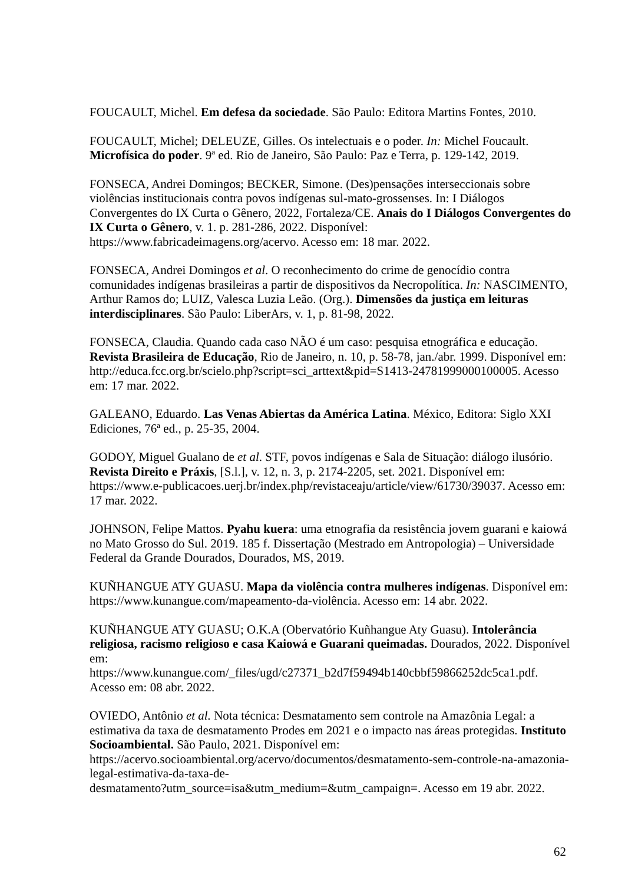FOUCAULT, Michel. Em defesa da sociedade. São Paulo: Editora Martins Fontes, 2010.
FOUCAULT, Michel; DELEUZE, Gilles. Os intelectuais e o poder. In: Michel Foucault. Microfísica do poder. 9ª ed. Rio de Janeiro, São Paulo: Paz e Terra, p. 129-142, 2019.
FONSECA, Andrei Domingos; BECKER, Simone. (Des)pensações interseccionais sobre violências institucionais contra povos indígenas sul-mato-grossenses. In: I Diálogos Convergentes do IX Curta o Gênero, 2022, Fortaleza/CE. Anais do I Diálogos Convergentes do IX Curta o Gênero, v. 1. p. 281-286, 2022. Disponível: https://www.fabricadeimagens.org/acervo. Acesso em: 18 mar. 2022.
FONSECA, Andrei Domingos et al. O reconhecimento do crime de genocídio contra comunidades indígenas brasileiras a partir de dispositivos da Necropolítica. In: NASCIMENTO, Arthur Ramos do; LUIZ, Valesca Luzia Leão. (Org.). Dimensões da justiça em leituras interdisciplinares. São Paulo: LiberArs, v. 1, p. 81-98, 2022.
FONSECA, Claudia. Quando cada caso NÃO é um caso: pesquisa etnográfica e educação. Revista Brasileira de Educação, Rio de Janeiro, n. 10, p. 58-78, jan./abr. 1999. Disponível em: http://educa.fcc.org.br/scielo.php?script=sci_arttext&pid=S1413-24781999000100005. Acesso em: 17 mar. 2022.
GALEANO, Eduardo. Las Venas Abiertas da América Latina. México, Editora: Siglo XXI Ediciones, 76ª ed., p. 25-35, 2004.
GODOY, Miguel Gualano de et al. STF, povos indígenas e Sala de Situação: diálogo ilusório. Revista Direito e Práxis, [S.l.], v. 12, n. 3, p. 2174-2205, set. 2021. Disponível em: https://www.e-publicacoes.uerj.br/index.php/revistaceaju/article/view/61730/39037. Acesso em: 17 mar. 2022.
JOHNSON, Felipe Mattos. Pyahu kuera: uma etnografia da resistência jovem guarani e kaiowá no Mato Grosso do Sul. 2019. 185 f. Dissertação (Mestrado em Antropologia) – Universidade Federal da Grande Dourados, Dourados, MS, 2019.
KUÑHANGUE ATY GUASU. Mapa da violência contra mulheres indígenas. Disponível em: https://www.kunangue.com/mapeamento-da-violência. Acesso em: 14 abr. 2022.
KUÑHANGUE ATY GUASU; O.K.A (Obervatório Kuñhangue Aty Guasu). Intolerância religiosa, racismo religioso e casa Kaiowá e Guarani queimadas. Dourados, 2022. Disponível em:
https://www.kunangue.com/_files/ugd/c27371_b2d7f59494b140cbbf59866252dc5ca1.pdf. Acesso em: 08 abr. 2022.
OVIEDO, Antônio et al. Nota técnica: Desmatamento sem controle na Amazônia Legal: a estimativa da taxa de desmatamento Prodes em 2021 e o impacto nas áreas protegidas. Instituto Socioambiental. São Paulo, 2021. Disponível em:
https://acervo.socioambiental.org/acervo/documentos/desmatamento-sem-controle-na-amazonia-legal-estimativa-da-taxa-de-
desmatamento?utm_source=isa&utm_medium=&utm_campaign=. Acesso em 19 abr. 2022.
62